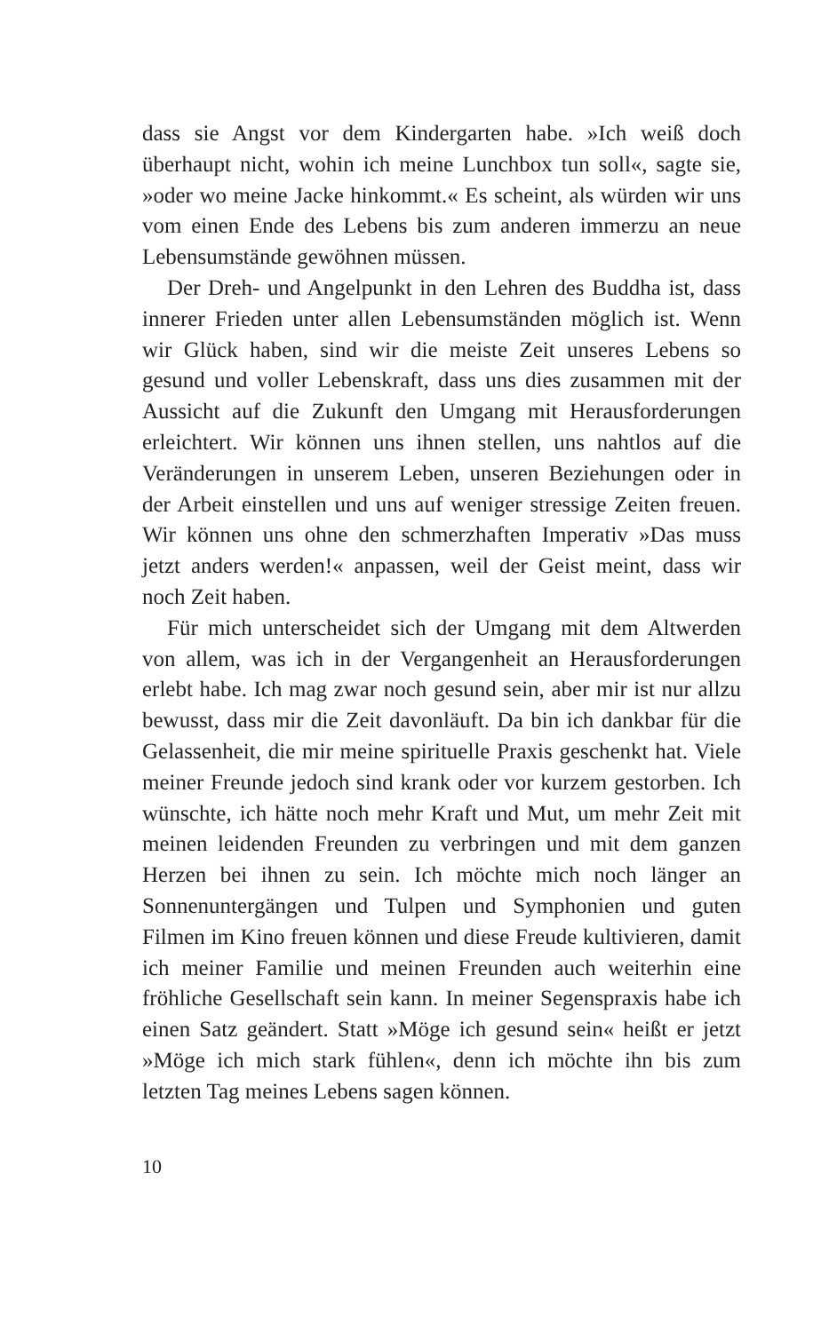dass sie Angst vor dem Kindergarten habe. »Ich weiß doch überhaupt nicht, wohin ich meine Lunchbox tun soll«, sagte sie, »oder wo meine Jacke hinkommt.« Es scheint, als würden wir uns vom einen Ende des Lebens bis zum anderen immerzu an neue Lebensumstände gewöhnen müssen.
Der Dreh- und Angelpunkt in den Lehren des Buddha ist, dass innerer Frieden unter allen Lebensumständen möglich ist. Wenn wir Glück haben, sind wir die meiste Zeit unseres Lebens so gesund und voller Lebenskraft, dass uns dies zusammen mit der Aussicht auf die Zukunft den Umgang mit Herausforderungen erleichtert. Wir können uns ihnen stellen, uns nahtlos auf die Veränderungen in unserem Leben, unseren Beziehungen oder in der Arbeit einstellen und uns auf weniger stressige Zeiten freuen. Wir können uns ohne den schmerzhaften Imperativ »Das muss jetzt anders werden!« anpassen, weil der Geist meint, dass wir noch Zeit haben.
Für mich unterscheidet sich der Umgang mit dem Altwerden von allem, was ich in der Vergangenheit an Herausforderungen erlebt habe. Ich mag zwar noch gesund sein, aber mir ist nur allzu bewusst, dass mir die Zeit davonläuft. Da bin ich dankbar für die Gelassenheit, die mir meine spirituelle Praxis geschenkt hat. Viele meiner Freunde jedoch sind krank oder vor kurzem gestorben. Ich wünschte, ich hätte noch mehr Kraft und Mut, um mehr Zeit mit meinen leidenden Freunden zu verbringen und mit dem ganzen Herzen bei ihnen zu sein. Ich möchte mich noch länger an Sonnenuntergängen und Tulpen und Symphonien und guten Filmen im Kino freuen können und diese Freude kultivieren, damit ich meiner Familie und meinen Freunden auch weiterhin eine fröhliche Gesellschaft sein kann. In meiner Segenspraxis habe ich einen Satz geändert. Statt »Möge ich gesund sein« heißt er jetzt »Möge ich mich stark fühlen«, denn ich möchte ihn bis zum letzten Tag meines Lebens sagen können.
10